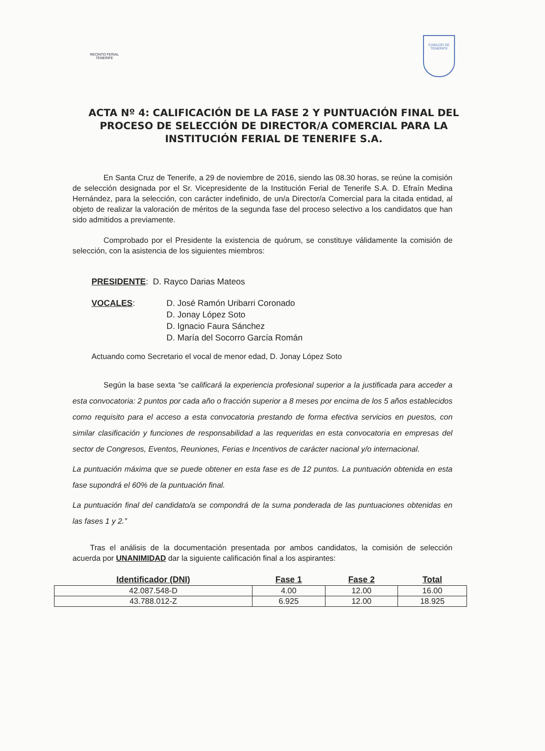RECINTO FERIAL
TENERIFE
CABILDO DE TENERIFE
ACTA Nº 4: CALIFICACIÓN DE LA FASE 2 Y PUNTUACIÓN FINAL DEL PROCESO DE SELECCIÓN DE DIRECTOR/A COMERCIAL PARA LA INSTITUCIÓN FERIAL DE TENERIFE S.A.
En Santa Cruz de Tenerife, a 29 de noviembre de 2016, siendo las 08.30 horas, se reúne la comisión de selección designada por el Sr. Vicepresidente de la Institución Ferial de Tenerife S.A. D. Efraín Medina Hernández, para la selección, con carácter indefinido, de un/a Director/a Comercial para la citada entidad, al objeto de realizar la valoración de méritos de la segunda fase del proceso selectivo a los candidatos que han sido admitidos a previamente.
Comprobado por el Presidente la existencia de quórum, se constituye válidamente la comisión de selección, con la asistencia de los siguientes miembros:
PRESIDENTE: D. Rayco Darias Mateos
VOCALES: D. José Ramón Uribarri Coronado
D. Jonay López Soto
D. Ignacio Faura Sánchez
D. María del Socorro García Román
Actuando como Secretario el vocal de menor edad, D. Jonay López Soto
Según la base sexta “se calificará la experiencia profesional superior a la justificada para acceder a esta convocatoria: 2 puntos por cada año o fracción superior a 8 meses por encima de los 5 años establecidos como requisito para el acceso a esta convocatoria prestando de forma efectiva servicios en puestos, con similar clasificación y funciones de responsabilidad a las requeridas en esta convocatoria en empresas del sector de Congresos, Eventos, Reuniones, Ferias e Incentivos de carácter nacional y/o internacional.
La puntuación máxima que se puede obtener en esta fase es de 12 puntos. La puntuación obtenida en esta fase supondrá el 60% de la puntuación final.
La puntuación final del candidato/a se compondrá de la suma ponderada de las puntuaciones obtenidas en las fases 1 y 2.”
Tras el análisis de la documentación presentada por ambos candidatos, la comisión de selección acuerda por UNANIMIDAD dar la siguiente calificación final a los aspirantes:
| Identificador (DNI) | Fase 1 | Fase 2 | Total |
| --- | --- | --- | --- |
| 42.087.548-D | 4.00 | 12.00 | 16.00 |
| 43.788.012-Z | 6.925 | 12.00 | 18.925 |